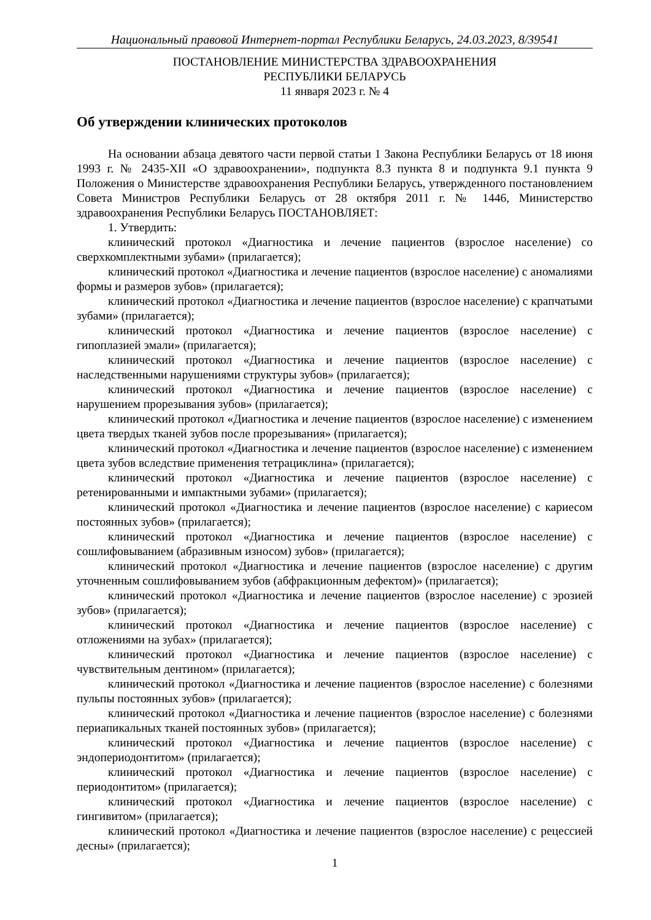Национальный правовой Интернет-портал Республики Беларусь, 24.03.2023, 8/39541
ПОСТАНОВЛЕНИЕ МИНИСТЕРСТВА ЗДРАВООХРАНЕНИЯ
РЕСПУБЛИКИ БЕЛАРУСЬ
11 января 2023 г. № 4
Об утверждении клинических протоколов
На основании абзаца девятого части первой статьи 1 Закона Республики Беларусь от 18 июня 1993 г. № 2435-XII «О здравоохранении», подпункта 8.3 пункта 8 и подпункта 9.1 пункта 9 Положения о Министерстве здравоохранения Республики Беларусь, утвержденного постановлением Совета Министров Республики Беларусь от 28 октября 2011 г. № 1446, Министерство здравоохранения Республики Беларусь ПОСТАНОВЛЯЕТ:
1. Утвердить:
клинический протокол «Диагностика и лечение пациентов (взрослое население) со сверхкомплектными зубами» (прилагается);
клинический протокол «Диагностика и лечение пациентов (взрослое население) с аномалиями формы и размеров зубов» (прилагается);
клинический протокол «Диагностика и лечение пациентов (взрослое население) с крапчатыми зубами» (прилагается);
клинический протокол «Диагностика и лечение пациентов (взрослое население) с гипоплазией эмали» (прилагается);
клинический протокол «Диагностика и лечение пациентов (взрослое население) с наследственными нарушениями структуры зубов» (прилагается);
клинический протокол «Диагностика и лечение пациентов (взрослое население) с нарушением прорезывания зубов» (прилагается);
клинический протокол «Диагностика и лечение пациентов (взрослое население) с изменением цвета твердых тканей зубов после прорезывания» (прилагается);
клинический протокол «Диагностика и лечение пациентов (взрослое население) с изменением цвета зубов вследствие применения тетрациклина» (прилагается);
клинический протокол «Диагностика и лечение пациентов (взрослое население) с ретенированными и импактными зубами» (прилагается);
клинический протокол «Диагностика и лечение пациентов (взрослое население) с кариесом постоянных зубов» (прилагается);
клинический протокол «Диагностика и лечение пациентов (взрослое население) с сошлифовыванием (абразивным износом) зубов» (прилагается);
клинический протокол «Диагностика и лечение пациентов (взрослое население) с другим уточненным сошлифовыванием зубов (абфракционным дефектом)» (прилагается);
клинический протокол «Диагностика и лечение пациентов (взрослое население) с эрозией зубов» (прилагается);
клинический протокол «Диагностика и лечение пациентов (взрослое население) с отложениями на зубах» (прилагается);
клинический протокол «Диагностика и лечение пациентов (взрослое население) с чувствительным дентином» (прилагается);
клинический протокол «Диагностика и лечение пациентов (взрослое население) с болезнями пульпы постоянных зубов» (прилагается);
клинический протокол «Диагностика и лечение пациентов (взрослое население) с болезнями периапикальных тканей постоянных зубов» (прилагается);
клинический протокол «Диагностика и лечение пациентов (взрослое население) с эндопериодонтитом» (прилагается);
клинический протокол «Диагностика и лечение пациентов (взрослое население) с периодонтитом» (прилагается);
клинический протокол «Диагностика и лечение пациентов (взрослое население) с гингивитом» (прилагается);
клинический протокол «Диагностика и лечение пациентов (взрослое население) с рецессией десны» (прилагается);
1